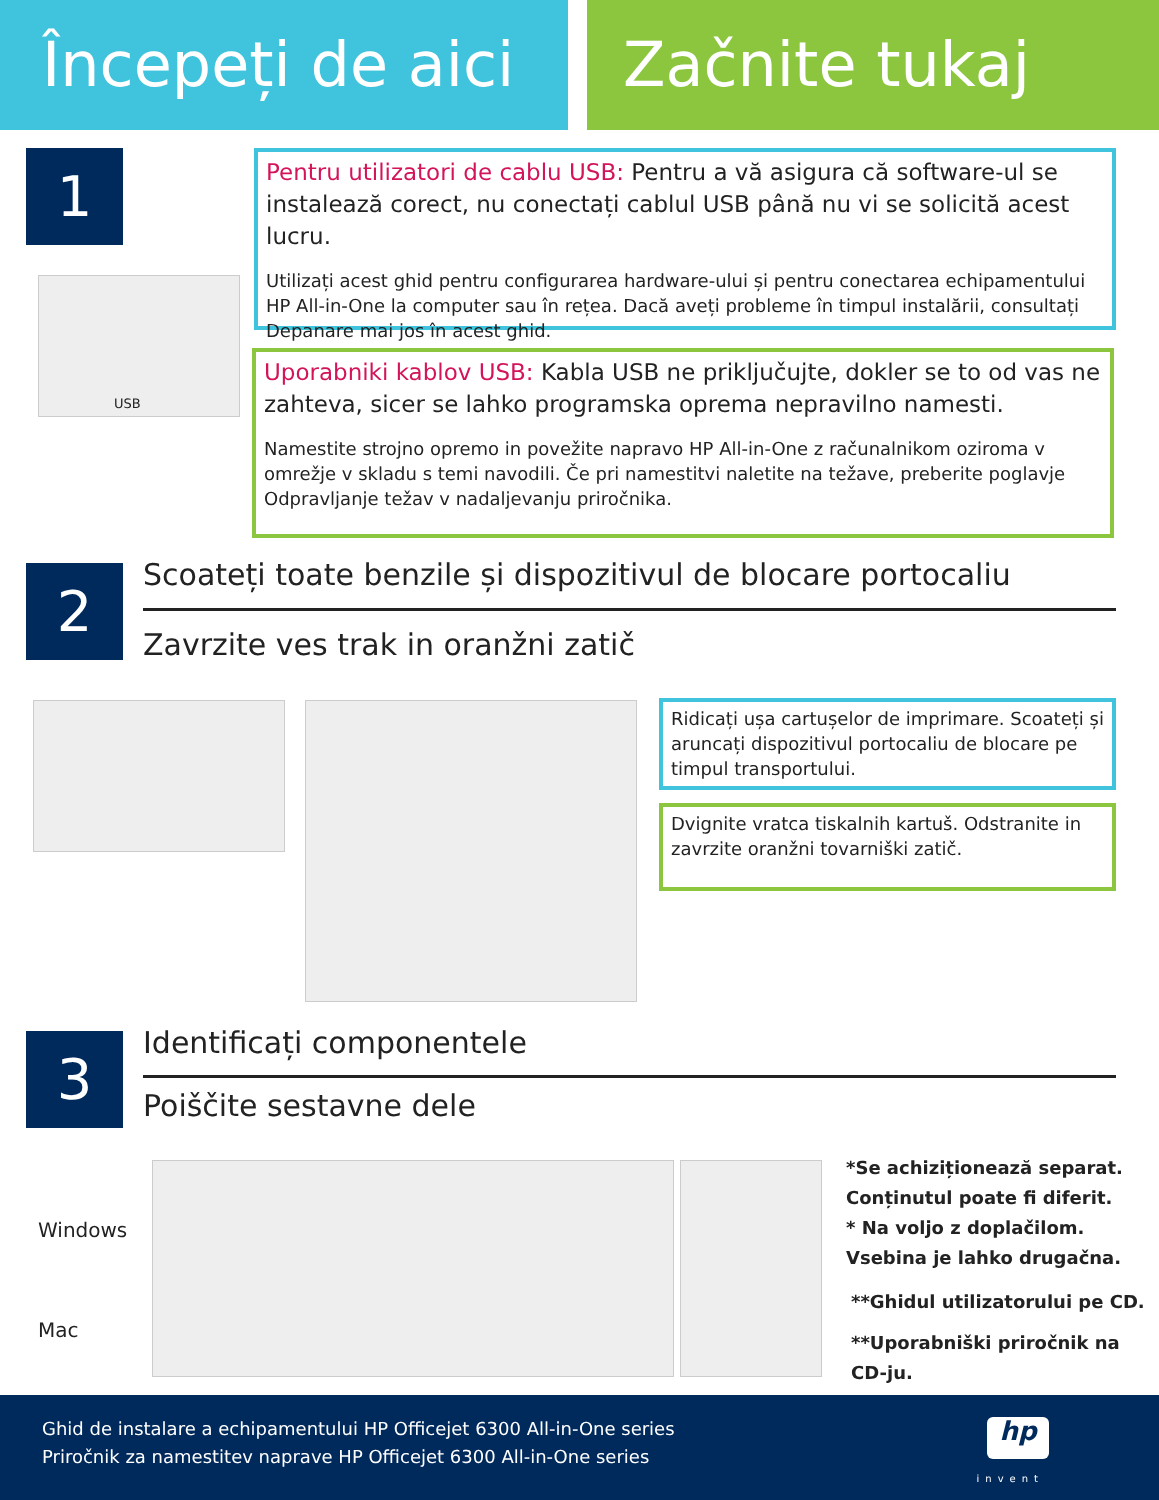Începeți de aici
Začnite tukaj
1
USB
Pentru utilizatori de cablu USB: Pentru a vă asigura că software-ul se instalează corect, nu conectați cablul USB până nu vi se solicită acest lucru.
Utilizați acest ghid pentru configurarea hardware-ului și pentru conectarea echipamentului HP All-in-One la computer sau în rețea. Dacă aveți probleme în timpul instalării, consultați Depanare mai jos în acest ghid.
Uporabniki kablov USB: Kabla USB ne priključujte, dokler se to od vas ne zahteva, sicer se lahko programska oprema nepravilno namesti.
Namestite strojno opremo in povežite napravo HP All-in-One z računalnikom oziroma v omrežje v skladu s temi navodili. Če pri namestitvi naletite na težave, preberite poglavje Odpravljanje težav v nadaljevanju priročnika.
2
Scoateți toate benzile și dispozitivul de blocare portocaliu
Zavrzite ves trak in oranžni zatič
Ridicați ușa cartușelor de imprimare. Scoateți și aruncați dispozitivul portocaliu de blocare pe timpul transportului.
Dvignite vratca tiskalnih kartuš. Odstranite in zavrzite oranžni tovarniški zatič.
3 Identificați componentele
Poiščite sestavne dele
Windows
Mac
*Se achiziționează separat.
Conținutul poate fi diferit.
* Na voljo z doplačilom.
Vsebina je lahko drugačna.
**Ghidul utilizatorului pe CD.
**Uporabniški priročnik na CD-ju.
Ghid de instalare a echipamentului HP Officejet 6300 All-in-One series
Priročnik za namestitev naprave HP Officejet 6300 All-in-One series
hp
invent